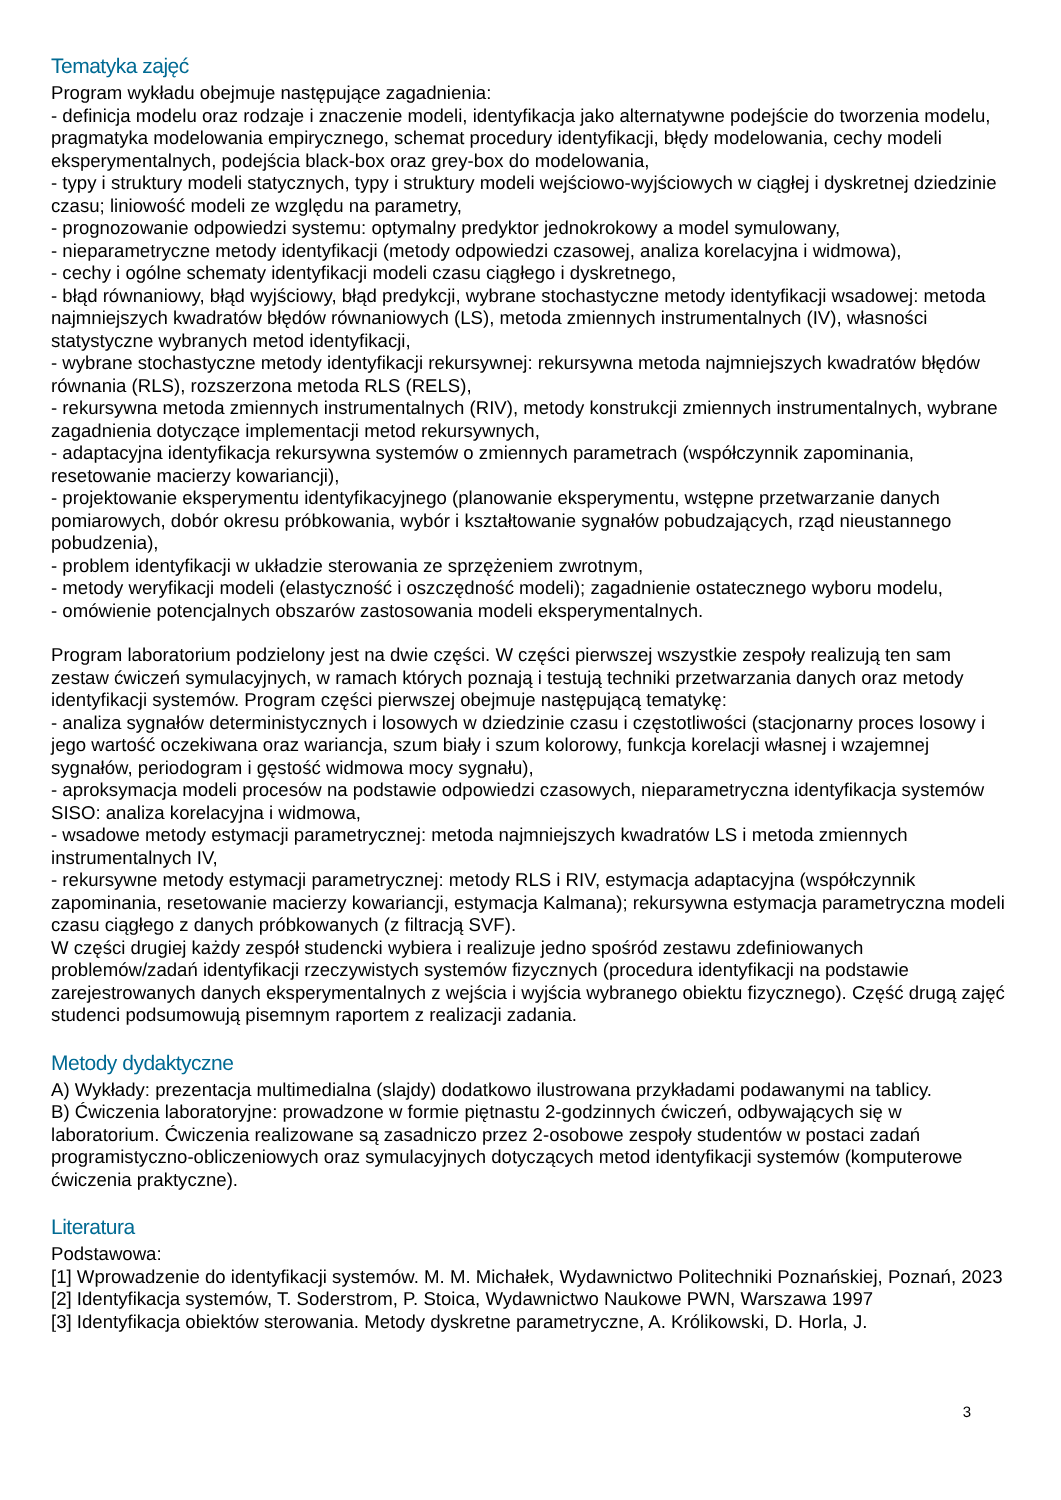Tematyka zajęć
Program wykładu obejmuje następujące zagadnienia:
- definicja modelu oraz rodzaje i znaczenie modeli, identyfikacja jako alternatywne podejście do tworzenia modelu, pragmatyka modelowania empirycznego, schemat procedury identyfikacji, błędy modelowania, cechy modeli eksperymentalnych, podejścia black-box oraz grey-box do modelowania,
- typy i struktury modeli statycznych, typy i struktury modeli wejściowo-wyjściowych w ciągłej i dyskretnej dziedzinie czasu; liniowość modeli ze względu na parametry,
- prognozowanie odpowiedzi systemu: optymalny predyktor jednokrokowy a model symulowany,
- nieparametryczne metody identyfikacji (metody odpowiedzi czasowej, analiza korelacyjna i widmowa),
- cechy i ogólne schematy identyfikacji modeli czasu ciągłego i dyskretnego,
- błąd równaniowy, błąd wyjściowy, błąd predykcji, wybrane stochastyczne metody identyfikacji wsadowej: metoda najmniejszych kwadratów błędów równaniowych (LS), metoda zmiennych instrumentalnych (IV), własności statystyczne wybranych metod identyfikacji,
- wybrane stochastyczne metody identyfikacji rekursywnej: rekursywna metoda najmniejszych kwadratów błędów równania (RLS), rozszerzona metoda RLS (RELS),
- rekursywna metoda zmiennych instrumentalnych (RIV), metody konstrukcji zmiennych instrumentalnych, wybrane zagadnienia dotyczące implementacji metod rekursywnych,
- adaptacyjna identyfikacja rekursywna systemów o zmiennych parametrach (współczynnik zapominania, resetowanie macierzy kowariancji),
- projektowanie eksperymentu identyfikacyjnego (planowanie eksperymentu, wstępne przetwarzanie danych pomiarowych, dobór okresu próbkowania, wybór i kształtowanie sygnałów pobudzających, rząd nieustannego pobudzenia),
- problem identyfikacji w układzie sterowania ze sprzężeniem zwrotnym,
- metody weryfikacji modeli (elastyczność i oszczędność modeli); zagadnienie ostatecznego wyboru modelu,
- omówienie potencjalnych obszarów zastosowania modeli eksperymentalnych.
Program laboratorium podzielony jest na dwie części. W części pierwszej wszystkie zespoły realizują ten sam zestaw ćwiczeń symulacyjnych, w ramach których poznają i testują techniki przetwarzania danych oraz metody identyfikacji systemów. Program części pierwszej obejmuje następującą tematykę:
- analiza sygnałów deterministycznych i losowych w dziedzinie czasu i częstotliwości (stacjonarny proces losowy i jego wartość oczekiwana oraz wariancja, szum biały i szum kolorowy, funkcja korelacji własnej i wzajemnej sygnałów, periodogram i gęstość widmowa mocy sygnału),
- aproksymacja modeli procesów na podstawie odpowiedzi czasowych, nieparametryczna identyfikacja systemów SISO: analiza korelacyjna i widmowa,
- wsadowe metody estymacji parametrycznej: metoda najmniejszych kwadratów LS i metoda zmiennych instrumentalnych IV,
- rekursywne metody estymacji parametrycznej: metody RLS i RIV, estymacja adaptacyjna (współczynnik zapominania, resetowanie macierzy kowariancji, estymacja Kalmana); rekursywna estymacja parametryczna modeli czasu ciągłego z danych próbkowanych (z filtracją SVF).
W części drugiej każdy zespół studencki wybiera i realizuje jedno spośród zestawu zdefiniowanych problemów/zadań identyfikacji rzeczywistych systemów fizycznych (procedura identyfikacji na podstawie zarejestrowanych danych eksperymentalnych z wejścia i wyjścia wybranego obiektu fizycznego). Część drugą zajęć studenci podsumowują pisemnym raportem z realizacji zadania.
Metody dydaktyczne
A) Wykłady: prezentacja multimedialna (slajdy) dodatkowo ilustrowana przykładami podawanymi na tablicy.
B) Ćwiczenia laboratoryjne: prowadzone w formie piętnastu 2-godzinnych ćwiczeń, odbywających się w laboratorium. Ćwiczenia realizowane są zasadniczo przez 2-osobowe zespoły studentów w postaci zadań programistyczno-obliczeniowych oraz symulacyjnych dotyczących metod identyfikacji systemów (komputerowe ćwiczenia praktyczne).
Literatura
Podstawowa:
[1] Wprowadzenie do identyfikacji systemów. M. M. Michałek, Wydawnictwo Politechniki Poznańskiej, Poznań, 2023
[2] Identyfikacja systemów, T. Soderstrom, P. Stoica, Wydawnictwo Naukowe PWN, Warszawa 1997
[3] Identyfikacja obiektów sterowania. Metody dyskretne parametryczne, A. Królikowski, D. Horla, J.
3